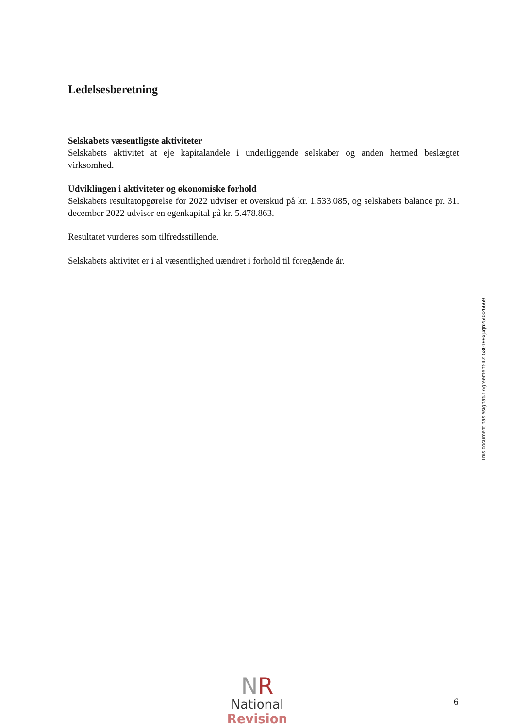Ledelsesberetning
Selskabets væsentligste aktiviteter
Selskabets aktivitet at eje kapitalandele i underliggende selskaber og anden hermed beslægtet virksomhed.
Udviklingen i aktiviteter og økonomiske forhold
Selskabets resultatopgørelse for 2022 udviser et overskud på kr. 1.533.085, og selskabets balance pr. 31. december 2022 udviser en egenkapital på kr. 5.478.863.
Resultatet vurderes som tilfredsstillende.
Selskabets aktivitet er i al væsentlighed uændret i forhold til foregående år.
This document has esignatur Agreement-ID: 530199xjJqh250326669
NR
National Revision
6